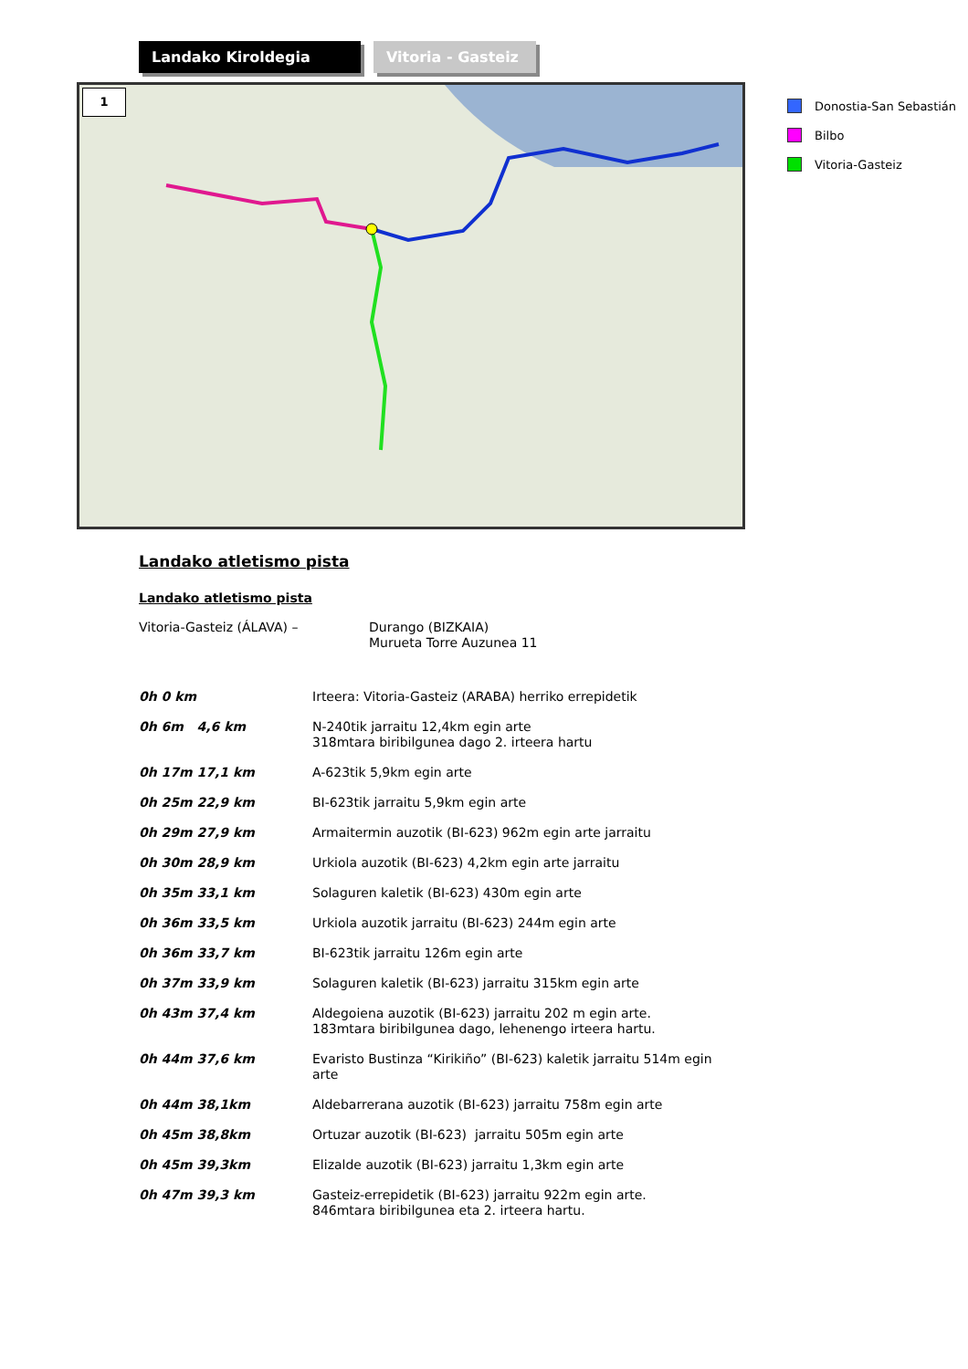Landako Kiroldegia Vitoria - Gasteiz
1
Donostia-San Sebastián
Bilbo
Vitoria-Gasteiz
Landako atletismo pista
Landako atletismo pista
| Vitoria-Gasteiz (ÁLAVA) – | Durango (BIZKAIA) Murueta Torre Auzunea 11 |
| 0h 0 km | Irteera: Vitoria-Gasteiz (ARABA) herriko errepidetik |
| 0h 6m 4,6 km | N-240tik jarraitu 12,4km egin arte 318mtara biribilgunea dago 2. irteera hartu |
| 0h 17m 17,1 km | A-623tik 5,9km egin arte |
| 0h 25m 22,9 km | BI-623tik jarraitu 5,9km egin arte |
| 0h 29m 27,9 km | Armaitermin auzotik (BI-623) 962m egin arte jarraitu |
| 0h 30m 28,9 km | Urkiola auzotik (BI-623) 4,2km egin arte jarraitu |
| 0h 35m 33,1 km | Solaguren kaletik (BI-623) 430m egin arte |
| 0h 36m 33,5 km | Urkiola auzotik jarraitu (BI-623) 244m egin arte |
| 0h 36m 33,7 km | BI-623tik jarraitu 126m egin arte |
| 0h 37m 33,9 km | Solaguren kaletik (BI-623) jarraitu 315km egin arte |
| 0h 43m 37,4 km | Aldegoiena auzotik (BI-623) jarraitu 202 m egin arte. 183mtara biribilgunea dago, lehenengo irteera hartu. |
| 0h 44m 37,6 km | Evaristo Bustinza “Kirikiño” (BI-623) kaletik jarraitu 514m egin arte |
| 0h 44m 38,1km | Aldebarrerana auzotik (BI-623) jarraitu 758m egin arte |
| 0h 45m 38,8km | Ortuzar auzotik (BI-623) jarraitu 505m egin arte |
| 0h 45m 39,3km | Elizalde auzotik (BI-623) jarraitu 1,3km egin arte |
| 0h 47m 39,3 km | Gasteiz-errepidetik (BI-623) jarraitu 922m egin arte. 846mtara biribilgunea eta 2. irteera hartu. |